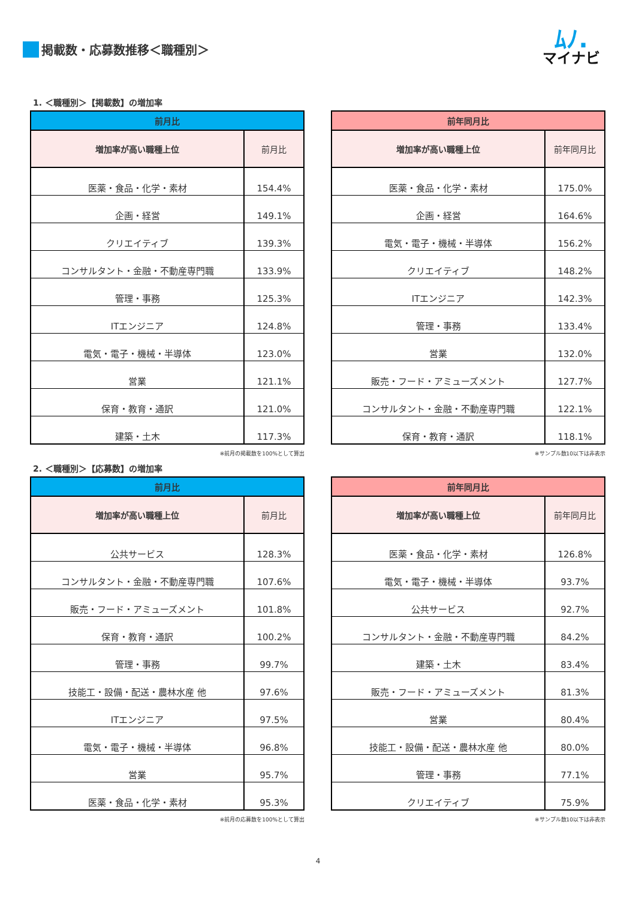掲載数・応募数推移＜職種別＞
ﾑﾉ.
マイナビ
1. ＜職種別＞【掲載数】の増加率
| 前月比 | |
| --- | --- |
| 増加率が高い職種上位 | 前月比 |
| 医薬・食品・化学・素材 | 154.4% |
| 企画・経営 | 149.1% |
| クリエイティブ | 139.3% |
| コンサルタント・金融・不動産専門職 | 133.9% |
| 管理・事務 | 125.3% |
| ITエンジニア | 124.8% |
| 電気・電子・機械・半導体 | 123.0% |
| 営業 | 121.1% |
| 保育・教育・通訳 | 121.0% |
| 建築・土木 | 117.3% |
※前月の掲載数を100%として算出
| 前年同月比 | |
| --- | --- |
| 増加率が高い職種上位 | 前年同月比 |
| 医薬・食品・化学・素材 | 175.0% |
| 企画・経営 | 164.6% |
| 電気・電子・機械・半導体 | 156.2% |
| クリエイティブ | 148.2% |
| ITエンジニア | 142.3% |
| 管理・事務 | 133.4% |
| 営業 | 132.0% |
| 販売・フード・アミューズメント | 127.7% |
| コンサルタント・金融・不動産専門職 | 122.1% |
| 保育・教育・通訳 | 118.1% |
※サンプル数10以下は非表示
2. ＜職種別＞【応募数】の増加率
| 前月比 | |
| --- | --- |
| 増加率が高い職種上位 | 前月比 |
| 公共サービス | 128.3% |
| コンサルタント・金融・不動産専門職 | 107.6% |
| 販売・フード・アミューズメント | 101.8% |
| 保育・教育・通訳 | 100.2% |
| 管理・事務 | 99.7% |
| 技能工・設備・配送・農林水産 他 | 97.6% |
| ITエンジニア | 97.5% |
| 電気・電子・機械・半導体 | 96.8% |
| 営業 | 95.7% |
| 医薬・食品・化学・素材 | 95.3% |
※前月の応募数を100%として算出
| 前年同月比 | |
| --- | --- |
| 増加率が高い職種上位 | 前年同月比 |
| 医薬・食品・化学・素材 | 126.8% |
| 電気・電子・機械・半導体 | 93.7% |
| 公共サービス | 92.7% |
| コンサルタント・金融・不動産専門職 | 84.2% |
| 建築・土木 | 83.4% |
| 販売・フード・アミューズメント | 81.3% |
| 営業 | 80.4% |
| 技能工・設備・配送・農林水産 他 | 80.0% |
| 管理・事務 | 77.1% |
| クリエイティブ | 75.9% |
※サンプル数10以下は非表示
4